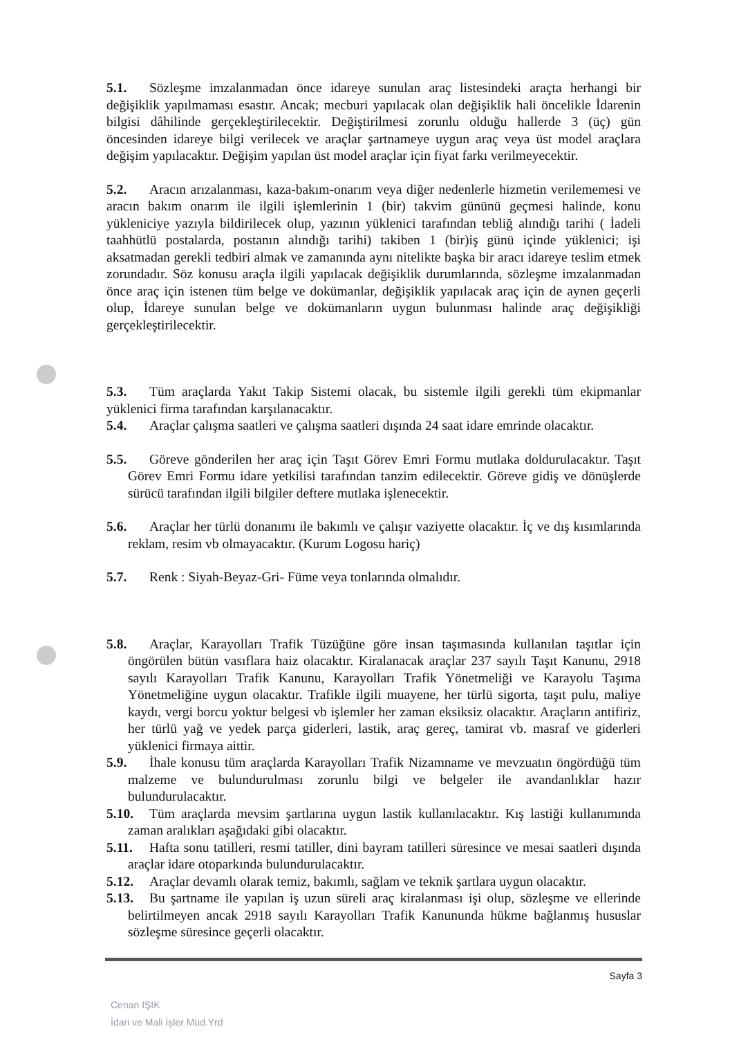5.1. Sözleşme imzalanmadan önce idareye sunulan araç listesindeki araçta herhangi bir değişiklik yapılmaması esastır. Ancak; mecburi yapılacak olan değişiklik hali öncelikle İdarenin bilgisi dâhilinde gerçekleştirilecektir. Değiştirilmesi zorunlu olduğu hallerde 3 (üç) gün öncesinden idareye bilgi verilecek ve araçlar şartnameye uygun araç veya üst model araçlara değişim yapılacaktır. Değişim yapılan üst model araçlar için fiyat farkı verilmeyecektir.
5.2. Aracın arızalanması, kaza-bakım-onarım veya diğer nedenlerle hizmetin verilememesi ve aracın bakım onarım ile ilgili işlemlerinin 1 (bir) takvim gününü geçmesi halinde, konu yükleniciye yazıyla bildirilecek olup, yazının yüklenici tarafından tebliğ alındığı tarihi ( İadeli taahhütlü postalarda, postanın alındığı tarihi) takiben 1 (bir)iş günü içinde yüklenici; işi aksatmadan gerekli tedbiri almak ve zamanında aynı nitelikte başka bir aracı idareye teslim etmek zorundadır. Söz konusu araçla ilgili yapılacak değişiklik durumlarında, sözleşme imzalanmadan önce araç için istenen tüm belge ve dokümanlar, değişiklik yapılacak araç için de aynen geçerli olup, İdareye sunulan belge ve dokümanların uygun bulunması halinde araç değişikliği gerçekleştirilecektir.
5.3. Tüm araçlarda Yakıt Takip Sistemi olacak, bu sistemle ilgili gerekli tüm ekipmanlar yüklenici firma tarafından karşılanacaktır.
5.4. Araçlar çalışma saatleri ve çalışma saatleri dışında 24 saat idare emrinde olacaktır.
5.5. Göreve gönderilen her araç için Taşıt Görev Emri Formu mutlaka doldurulacaktır. Taşıt Görev Emri Formu idare yetkilisi tarafından tanzim edilecektir. Göreve gidiş ve dönüşlerde sürücü tarafından ilgili bilgiler deftere mutlaka işlenecektir.
5.6. Araçlar her türlü donanımı ile bakımlı ve çalışır vaziyette olacaktır. İç ve dış kısımlarında reklam, resim vb olmayacaktır. (Kurum Logosu hariç)
5.7. Renk : Siyah-Beyaz-Gri- Füme veya tonlarında olmalıdır.
5.8. Araçlar, Karayolları Trafik Tüzüğüne göre insan taşımasında kullanılan taşıtlar için öngörülen bütün vasıflara haiz olacaktır. Kiralanacak araçlar 237 sayılı Taşıt Kanunu, 2918 sayılı Karayolları Trafik Kanunu, Karayolları Trafik Yönetmeliği ve Karayolu Taşıma Yönetmeliğine uygun olacaktır. Trafikle ilgili muayene, her türlü sigorta, taşıt pulu, maliye kaydı, vergi borcu yoktur belgesi vb işlemler her zaman eksiksiz olacaktır. Araçların antifiriz, her türlü yağ ve yedek parça giderleri, lastik, araç gereç, tamirat vb. masraf ve giderleri yüklenici firmaya aittir.
5.9. İhale konusu tüm araçlarda Karayolları Trafik Nizamname ve mevzuatın öngördüğü tüm malzeme ve bulundurulması zorunlu bilgi ve belgeler ile avandanlıklar hazır bulundurulacaktır.
5.10. Tüm araçlarda mevsim şartlarına uygun lastik kullanılacaktır. Kış lastiği kullanımında zaman aralıkları aşağıdaki gibi olacaktır.
5.11. Hafta sonu tatilleri, resmi tatiller, dini bayram tatilleri süresince ve mesai saatleri dışında araçlar idare otoparkında bulundurulacaktır.
5.12. Araçlar devamlı olarak temiz, bakımlı, sağlam ve teknik şartlara uygun olacaktır.
5.13. Bu şartname ile yapılan iş uzun süreli araç kiralanması işi olup, sözleşme ve ellerinde belirtilmeyen ancak 2918 sayılı Karayolları Trafik Kanununda hükme bağlanmış hususlar sözleşme süresince geçerli olacaktır.
Sayfa 3
Cenan IŞIK
İdari ve Mali İşler Müd.Yrd